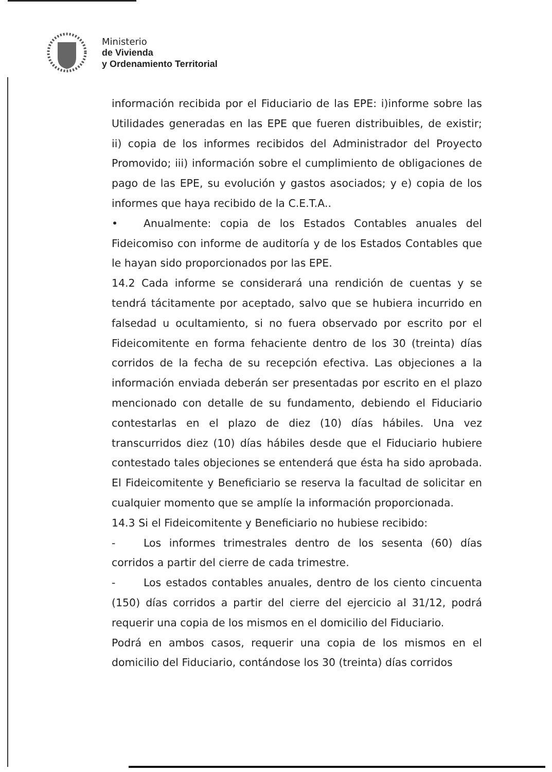Ministerio
de Vivienda
y Ordenamiento Territorial
información recibida por el Fiduciario de las EPE: i)informe sobre las Utilidades generadas en las EPE que fueren distribuibles, de existir; ii) copia de los informes recibidos del Administrador del Proyecto Promovido; iii) información sobre el cumplimiento de obligaciones de pago de las EPE, su evolución y gastos asociados; y e) copia de los informes que haya recibido de la C.E.T.A..
• Anualmente: copia de los Estados Contables anuales del Fideicomiso con informe de auditoría y de los Estados Contables que le hayan sido proporcionados por las EPE.
14.2 Cada informe se considerará una rendición de cuentas y se tendrá tácitamente por aceptado, salvo que se hubiera incurrido en falsedad u ocultamiento, si no fuera observado por escrito por el Fideicomitente en forma fehaciente dentro de los 30 (treinta) días corridos de la fecha de su recepción efectiva. Las objeciones a la información enviada deberán ser presentadas por escrito en el plazo mencionado con detalle de su fundamento, debiendo el Fiduciario contestarlas en el plazo de diez (10) días hábiles. Una vez transcurridos diez (10) días hábiles desde que el Fiduciario hubiere contestado tales objeciones se entenderá que ésta ha sido aprobada. El Fideicomitente y Beneficiario se reserva la facultad de solicitar en cualquier momento que se amplíe la información proporcionada.
14.3 Si el Fideicomitente y Beneficiario no hubiese recibido:
- Los informes trimestrales dentro de los sesenta (60) días corridos a partir del cierre de cada trimestre.
- Los estados contables anuales, dentro de los ciento cincuenta (150) días corridos a partir del cierre del ejercicio al 31/12, podrá requerir una copia de los mismos en el domicilio del Fiduciario.
Podrá en ambos casos, requerir una copia de los mismos en el domicilio del Fiduciario, contándose los 30 (treinta) días corridos